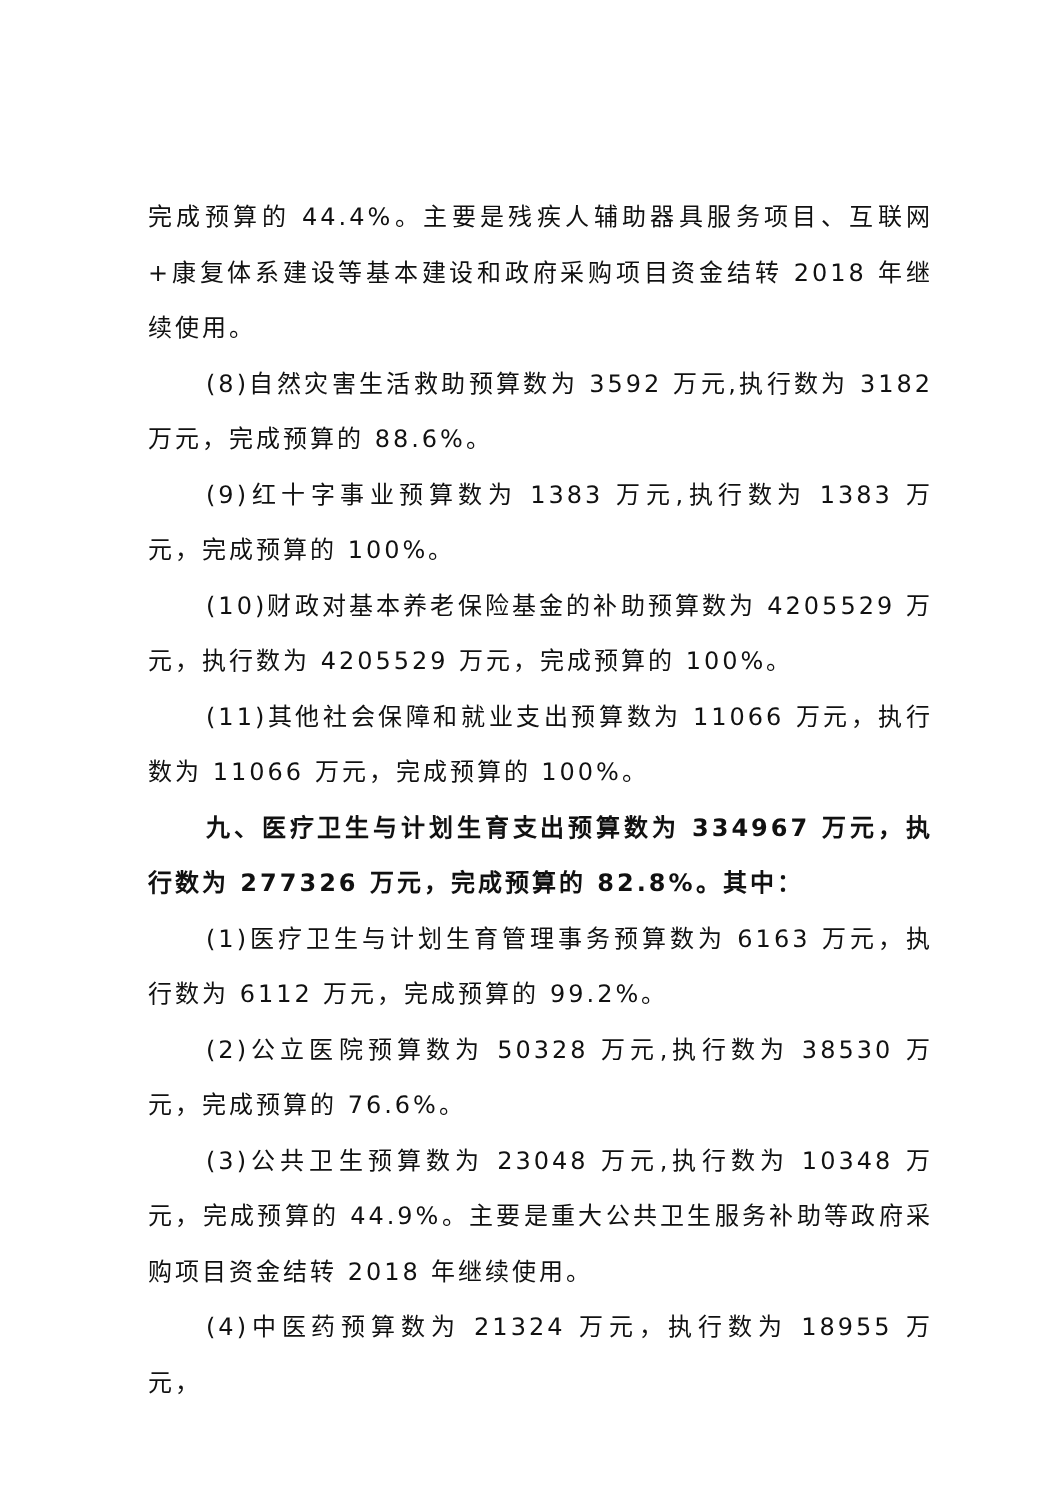完成预算的 44.4%。主要是残疾人辅助器具服务项目、互联网+康复体系建设等基本建设和政府采购项目资金结转 2018 年继续使用。
(8)自然灾害生活救助预算数为 3592 万元,执行数为 3182 万元，完成预算的 88.6%。
(9)红十字事业预算数为 1383 万元,执行数为 1383 万元，完成预算的 100%。
(10)财政对基本养老保险基金的补助预算数为 4205529 万元，执行数为 4205529 万元，完成预算的 100%。
(11)其他社会保障和就业支出预算数为 11066 万元，执行数为 11066 万元，完成预算的 100%。
九、医疗卫生与计划生育支出预算数为 334967 万元，执行数为 277326 万元，完成预算的 82.8%。其中：
(1)医疗卫生与计划生育管理事务预算数为 6163 万元，执行数为 6112 万元，完成预算的 99.2%。
(2)公立医院预算数为 50328 万元,执行数为 38530 万元，完成预算的 76.6%。
(3)公共卫生预算数为 23048 万元,执行数为 10348 万元，完成预算的 44.9%。主要是重大公共卫生服务补助等政府采购项目资金结转 2018 年继续使用。
(4)中医药预算数为 21324 万元，执行数为 18955 万元，